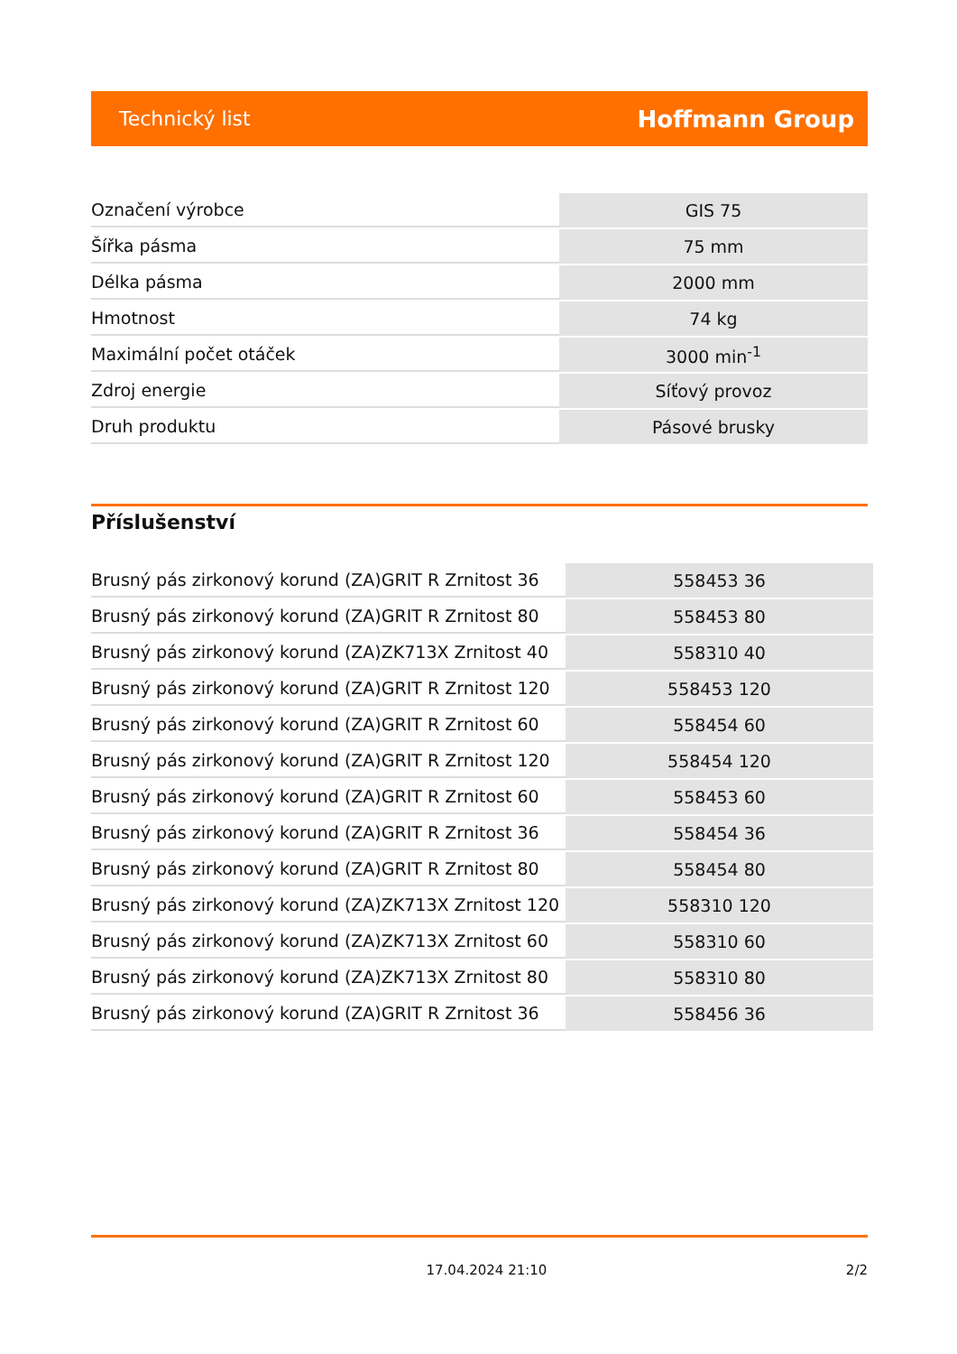Technický list Hoffmann Group
| Označení výrobce | GIS 75 |
| Šířka pásma | 75 mm |
| Délka pásma | 2000 mm |
| Hmotnost | 74 kg |
| Maximální počet otáček | 3000 min<sup>-1</sup> |
| Zdroj energie | Síťový provoz |
| Druh produktu | Pásové brusky |
Příslušenství
| Brusný pás zirkonový korund (ZA)GRIT R Zrnitost 36 | 558453 36 |
| Brusný pás zirkonový korund (ZA)GRIT R Zrnitost 80 | 558453 80 |
| Brusný pás zirkonový korund (ZA)ZK713X Zrnitost 40 | 558310 40 |
| Brusný pás zirkonový korund (ZA)GRIT R Zrnitost 120 | 558453 120 |
| Brusný pás zirkonový korund (ZA)GRIT R Zrnitost 60 | 558454 60 |
| Brusný pás zirkonový korund (ZA)GRIT R Zrnitost 120 | 558454 120 |
| Brusný pás zirkonový korund (ZA)GRIT R Zrnitost 60 | 558453 60 |
| Brusný pás zirkonový korund (ZA)GRIT R Zrnitost 36 | 558454 36 |
| Brusný pás zirkonový korund (ZA)GRIT R Zrnitost 80 | 558454 80 |
| Brusný pás zirkonový korund (ZA)ZK713X Zrnitost 120 | 558310 120 |
| Brusný pás zirkonový korund (ZA)ZK713X Zrnitost 60 | 558310 60 |
| Brusný pás zirkonový korund (ZA)ZK713X Zrnitost 80 | 558310 80 |
| Brusný pás zirkonový korund (ZA)GRIT R Zrnitost 36 | 558456 36 |
17.04.2024 21:10 2/2